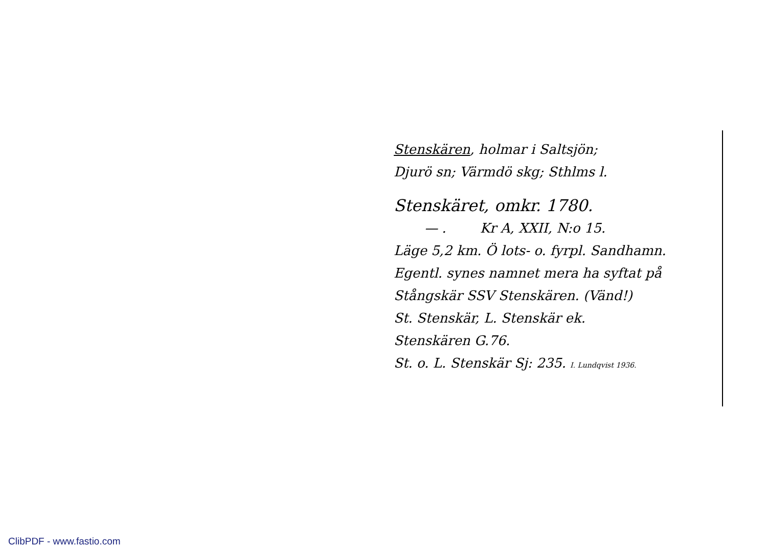Stenskären, holmar i Saltsjön;
Djurö sn; Värmdö skg; Sthlms l.
Stenskäret, omkr. 1780.
— . Kr A, XXII, N:o 15.
Läge 5,2 km. Ö lots- o. fyrpl. Sandhamn.
Egentl. synes namnet mera ha syftat på
Stångskär SSV Stenskären. (Vänd!)
St. Stenskär, L. Stenskär ek.
Stenskären G.76.
St. o. L. Stenskär Sj: 235. I. Lundqvist 1936.
ClibPDF - www.fastio.com